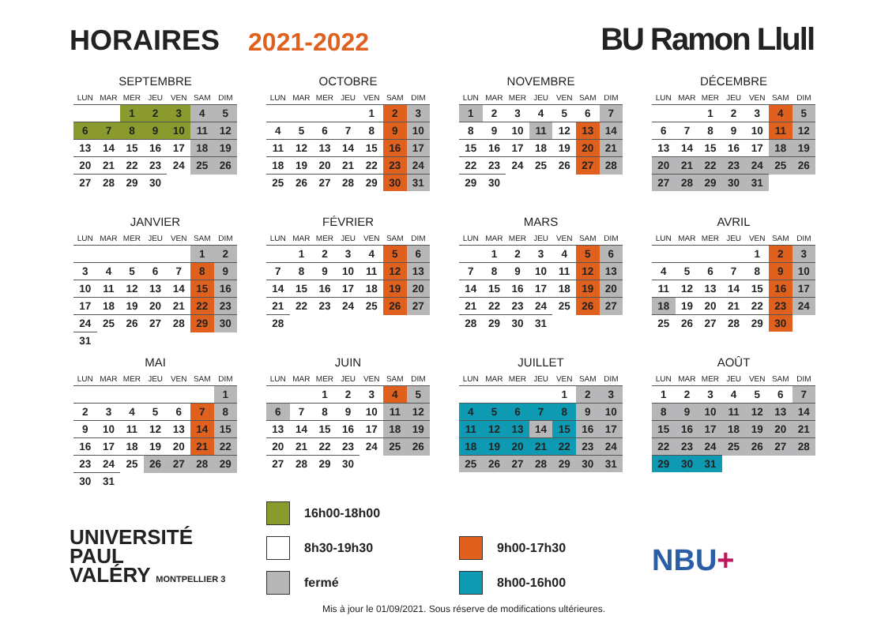HORAIRES 2021-2022 BU Ramon Llull
SEPTEMBRE
| LUN | MAR | MER | JEU | VEN | SAM | DIM |
| --- | --- | --- | --- | --- | --- | --- |
| | | 1 | 2 | 3 | 4 | 5 |
| 6 | 7 | 8 | 9 | 10 | 11 | 12 |
| 13 | 14 | 15 | 16 | 17 | 18 | 19 |
| 20 | 21 | 22 | 23 | 24 | 25 | 26 |
| 27 | 28 | 29 | 30 | | | |
OCTOBRE
| LUN | MAR | MER | JEU | VEN | SAM | DIM |
| --- | --- | --- | --- | --- | --- | --- |
| | | | | 1 | 2 | 3 |
| 4 | 5 | 6 | 7 | 8 | 9 | 10 |
| 11 | 12 | 13 | 14 | 15 | 16 | 17 |
| 18 | 19 | 20 | 21 | 22 | 23 | 24 |
| 25 | 26 | 27 | 28 | 29 | 30 | 31 |
NOVEMBRE
| LUN | MAR | MER | JEU | VEN | SAM | DIM |
| --- | --- | --- | --- | --- | --- | --- |
| 1 | 2 | 3 | 4 | 5 | 6 | 7 |
| 8 | 9 | 10 | 11 | 12 | 13 | 14 |
| 15 | 16 | 17 | 18 | 19 | 20 | 21 |
| 22 | 23 | 24 | 25 | 26 | 27 | 28 |
| 29 | 30 | | | | | |
DÉCEMBRE
| LUN | MAR | MER | JEU | VEN | SAM | DIM |
| --- | --- | --- | --- | --- | --- | --- |
| | | 1 | 2 | 3 | 4 | 5 |
| 6 | 7 | 8 | 9 | 10 | 11 | 12 |
| 13 | 14 | 15 | 16 | 17 | 18 | 19 |
| 20 | 21 | 22 | 23 | 24 | 25 | 26 |
| 27 | 28 | 29 | 30 | 31 | | |
JANVIER
| LUN | MAR | MER | JEU | VEN | SAM | DIM |
| --- | --- | --- | --- | --- | --- | --- |
| | | | | | 1 | 2 |
| 3 | 4 | 5 | 6 | 7 | 8 | 9 |
| 10 | 11 | 12 | 13 | 14 | 15 | 16 |
| 17 | 18 | 19 | 20 | 21 | 22 | 23 |
| 24 | 25 | 26 | 27 | 28 | 29 | 30 |
| 31 | | | | | | |
FÉVRIER
| LUN | MAR | MER | JEU | VEN | SAM | DIM |
| --- | --- | --- | --- | --- | --- | --- |
| | 1 | 2 | 3 | 4 | 5 | 6 |
| 7 | 8 | 9 | 10 | 11 | 12 | 13 |
| 14 | 15 | 16 | 17 | 18 | 19 | 20 |
| 21 | 22 | 23 | 24 | 25 | 26 | 27 |
| 28 | | | | | | |
MARS
| LUN | MAR | MER | JEU | VEN | SAM | DIM |
| --- | --- | --- | --- | --- | --- | --- |
| | 1 | 2 | 3 | 4 | 5 | 6 |
| 7 | 8 | 9 | 10 | 11 | 12 | 13 |
| 14 | 15 | 16 | 17 | 18 | 19 | 20 |
| 21 | 22 | 23 | 24 | 25 | 26 | 27 |
| 28 | 29 | 30 | 31 | | | |
AVRIL
| LUN | MAR | MER | JEU | VEN | SAM | DIM |
| --- | --- | --- | --- | --- | --- | --- |
| | | | | 1 | 2 | 3 |
| 4 | 5 | 6 | 7 | 8 | 9 | 10 |
| 11 | 12 | 13 | 14 | 15 | 16 | 17 |
| 18 | 19 | 20 | 21 | 22 | 23 | 24 |
| 25 | 26 | 27 | 28 | 29 | 30 | |
MAI
| LUN | MAR | MER | JEU | VEN | SAM | DIM |
| --- | --- | --- | --- | --- | --- | --- |
| | | | | | | 1 |
| 2 | 3 | 4 | 5 | 6 | 7 | 8 |
| 9 | 10 | 11 | 12 | 13 | 14 | 15 |
| 16 | 17 | 18 | 19 | 20 | 21 | 22 |
| 23 | 24 | 25 | 26 | 27 | 28 | 29 |
| 30 | 31 | | | | | |
JUIN
| LUN | MAR | MER | JEU | VEN | SAM | DIM |
| --- | --- | --- | --- | --- | --- | --- |
| | | 1 | 2 | 3 | 4 | 5 |
| 6 | 7 | 8 | 9 | 10 | 11 | 12 |
| 13 | 14 | 15 | 16 | 17 | 18 | 19 |
| 20 | 21 | 22 | 23 | 24 | 25 | 26 |
| 27 | 28 | 29 | 30 | | | |
JUILLET
| LUN | MAR | MER | JEU | VEN | SAM | DIM |
| --- | --- | --- | --- | --- | --- | --- |
| | | | | 1 | 2 | 3 |
| 4 | 5 | 6 | 7 | 8 | 9 | 10 |
| 11 | 12 | 13 | 14 | 15 | 16 | 17 |
| 18 | 19 | 20 | 21 | 22 | 23 | 24 |
| 25 | 26 | 27 | 28 | 29 | 30 | 31 |
AOÛT
| LUN | MAR | MER | JEU | VEN | SAM | DIM |
| --- | --- | --- | --- | --- | --- | --- |
| 1 | 2 | 3 | 4 | 5 | 6 | 7 |
| 8 | 9 | 10 | 11 | 12 | 13 | 14 |
| 15 | 16 | 17 | 18 | 19 | 20 | 21 |
| 22 | 23 | 24 | 25 | 26 | 27 | 28 |
| 29 | 30 | 31 | | | | |
UNIVERSITÉ
PAUL
VALÉRY MONTPELLIER 3
16h00-18h00
8h30-19h30
fermé
9h00-17h30
8h00-16h00
NBU+
Mis à jour le 01/09/2021. Sous réserve de modifications ultérieures.